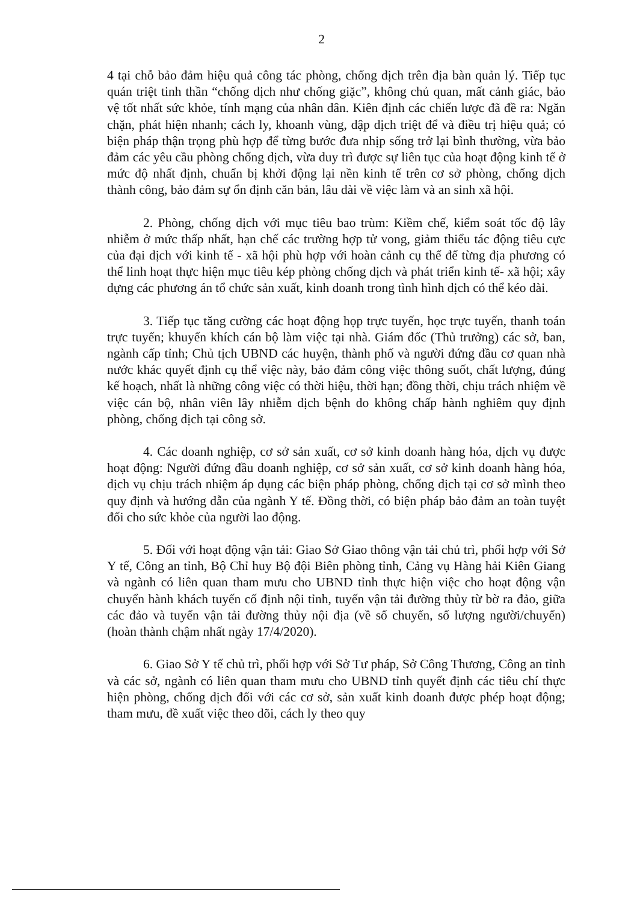2
4 tại chỗ bảo đảm hiệu quả công tác phòng, chống dịch trên địa bàn quản lý. Tiếp tục quán triệt tinh thần “chống dịch như chống giặc”, không chủ quan, mất cảnh giác, bảo vệ tốt nhất sức khỏe, tính mạng của nhân dân. Kiên định các chiến lược đã đề ra: Ngăn chặn, phát hiện nhanh; cách ly, khoanh vùng, dập dịch triệt để và điều trị hiệu quả; có biện pháp thận trọng phù hợp để từng bước đưa nhịp sống trở lại bình thường, vừa bảo đảm các yêu cầu phòng chống dịch, vừa duy trì được sự liên tục của hoạt động kinh tế ở mức độ nhất định, chuẩn bị khởi động lại nền kinh tế trên cơ sở phòng, chống dịch thành công, bảo đảm sự ổn định căn bản, lâu dài về việc làm và an sinh xã hội.
2. Phòng, chống dịch với mục tiêu bao trùm: Kiềm chế, kiểm soát tốc độ lây nhiễm ở mức thấp nhất, hạn chế các trường hợp tử vong, giảm thiểu tác động tiêu cực của đại dịch với kinh tế - xã hội phù hợp với hoàn cảnh cụ thể để từng địa phương có thể linh hoạt thực hiện mục tiêu kép phòng chống dịch và phát triển kinh tế- xã hội; xây dựng các phương án tổ chức sản xuất, kinh doanh trong tình hình dịch có thể kéo dài.
3. Tiếp tục tăng cường các hoạt động họp trực tuyến, học trực tuyến, thanh toán trực tuyến; khuyến khích cán bộ làm việc tại nhà. Giám đốc (Thủ trưởng) các sở, ban, ngành cấp tỉnh; Chủ tịch UBND các huyện, thành phố và người đứng đầu cơ quan nhà nước khác quyết định cụ thể việc này, bảo đảm công việc thông suốt, chất lượng, đúng kế hoạch, nhất là những công việc có thời hiệu, thời hạn; đồng thời, chịu trách nhiệm về việc cán bộ, nhân viên lây nhiễm dịch bệnh do không chấp hành nghiêm quy định phòng, chống dịch tại công sở.
4. Các doanh nghiệp, cơ sở sản xuất, cơ sở kinh doanh hàng hóa, dịch vụ được hoạt động: Người đứng đầu doanh nghiệp, cơ sở sản xuất, cơ sở kinh doanh hàng hóa, dịch vụ chịu trách nhiệm áp dụng các biện pháp phòng, chống dịch tại cơ sở mình theo quy định và hướng dẫn của ngành Y tế. Đồng thời, có biện pháp bảo đảm an toàn tuyệt đối cho sức khỏe của người lao động.
5. Đối với hoạt động vận tải: Giao Sở Giao thông vận tải chủ trì, phối hợp với Sở Y tế, Công an tỉnh, Bộ Chỉ huy Bộ đội Biên phòng tỉnh, Cảng vụ Hàng hải Kiên Giang và ngành có liên quan tham mưu cho UBND tỉnh thực hiện việc cho hoạt động vận chuyển hành khách tuyến cố định nội tỉnh, tuyến vận tải đường thủy từ bờ ra đảo, giữa các đảo và tuyến vận tải đường thủy nội địa (về số chuyến, số lượng người/chuyến) (hoàn thành chậm nhất ngày 17/4/2020).
6. Giao Sở Y tế chủ trì, phối hợp với Sở Tư pháp, Sở Công Thương, Công an tỉnh và các sở, ngành có liên quan tham mưu cho UBND tỉnh quyết định các tiêu chí thực hiện phòng, chống dịch đối với các cơ sở, sản xuất kinh doanh được phép hoạt động; tham mưu, đề xuất việc theo dõi, cách ly theo quy